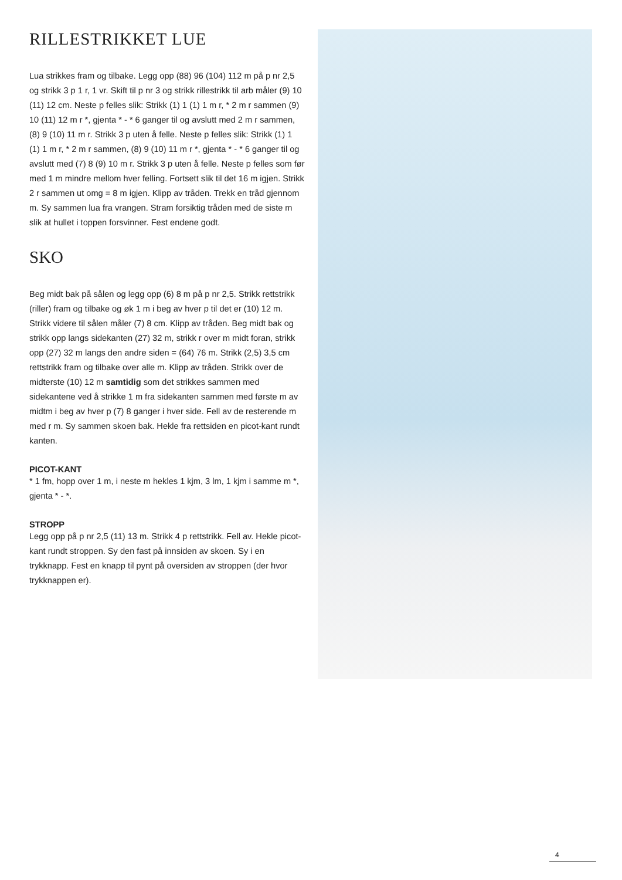RILLESTRIKKET LUE
Lua strikkes fram og tilbake. Legg opp (88) 96 (104) 112 m på p nr 2,5 og strikk 3 p 1 r, 1 vr. Skift til p nr 3 og strikk rillestrikk til arb måler (9) 10 (11) 12 cm. Neste p felles slik: Strikk (1) 1 (1) 1 m r, * 2 m r sammen (9) 10 (11) 12 m r *, gjenta * - * 6 ganger til og avslutt med 2 m r sammen, (8) 9 (10) 11 m r. Strikk 3 p uten å felle. Neste p felles slik: Strikk (1) 1 (1) 1 m r, * 2 m r sammen, (8) 9 (10) 11 m r *, gjenta * - * 6 ganger til og avslutt med (7) 8 (9) 10 m r. Strikk 3 p uten å felle. Neste p felles som før med 1 m mindre mellom hver felling. Fortsett slik til det 16 m igjen. Strikk 2 r sammen ut omg = 8 m igjen. Klipp av tråden. Trekk en tråd gjennom m. Sy sammen lua fra vrangen. Stram forsiktig tråden med de siste m slik at hullet i toppen forsvinner. Fest endene godt.
SKO
Beg midt bak på sålen og legg opp (6) 8 m på p nr 2,5. Strikk rettstrikk (riller) fram og tilbake og øk 1 m i beg av hver p til det er (10) 12 m. Strikk videre til sålen måler (7) 8 cm. Klipp av tråden. Beg midt bak og strikk opp langs sidekanten (27) 32 m, strikk r over m midt foran, strikk opp (27) 32 m langs den andre siden = (64) 76 m. Strikk (2,5) 3,5 cm rettstrikk fram og tilbake over alle m. Klipp av tråden. Strikk over de midterste (10) 12 m samtidig som det strikkes sammen med sidekantene ved å strikke 1 m fra sidekanten sammen med første m av midtm i beg av hver p (7) 8 ganger i hver side. Fell av de resterende m med r m. Sy sammen skoen bak. Hekle fra rettsiden en picot-kant rundt kanten.
PICOT-KANT
* 1 fm, hopp over 1 m, i neste m hekles 1 kjm, 3 lm, 1 kjm i samme m *, gjenta * - *.
STROPP
Legg opp på p nr 2,5 (11) 13 m. Strikk 4 p rettstrikk. Fell av. Hekle picot-kant rundt stroppen. Sy den fast på innsiden av skoen. Sy i en trykknapp. Fest en knapp til pynt på oversiden av stroppen (der hvor trykknappen er).
4